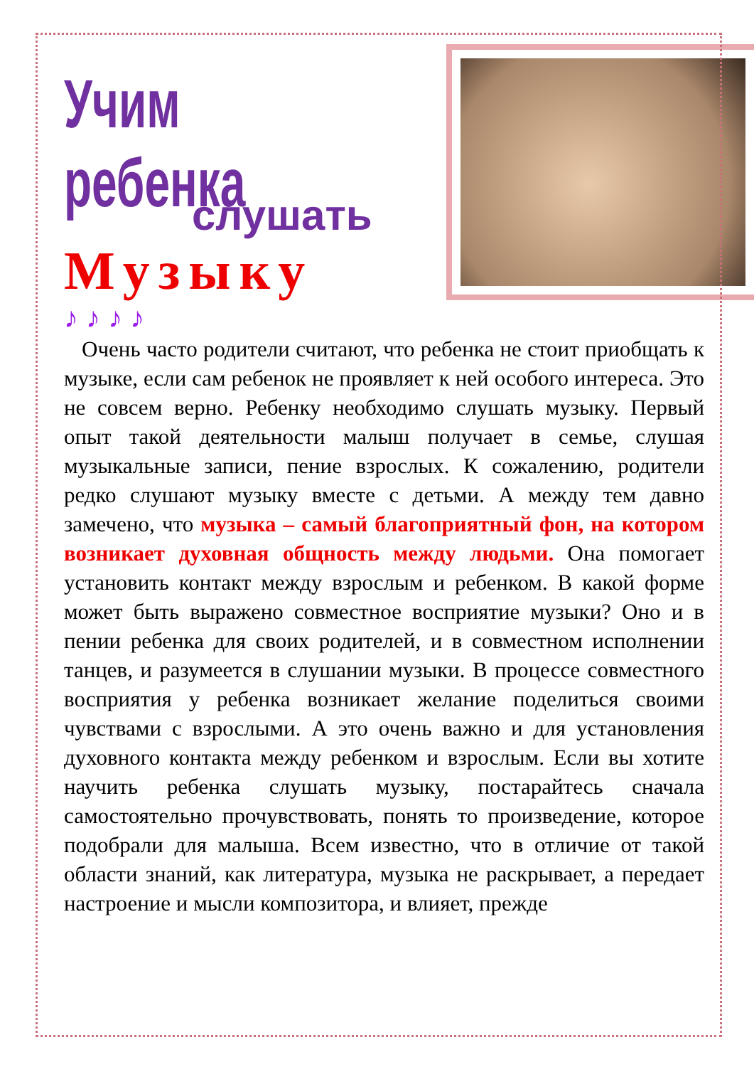Учим ребенка
слушать
Музыку
♪ ♪ ♪ ♪
Очень часто родители считают, что ребенка не стоит приобщать к музыке, если сам ребенок не проявляет к ней особого интереса. Это не совсем верно. Ребенку необходимо слушать музыку. Первый опыт такой деятельности малыш получает в семье, слушая музыкальные записи, пение взрослых. К сожалению, родители редко слушают музыку вместе с детьми. А между тем давно замечено, что музыка – самый благоприятный фон, на котором возникает духовная общность между людьми. Она помогает установить контакт между взрослым и ребенком. В какой форме может быть выражено совместное восприятие музыки? Оно и в пении ребенка для своих родителей, и в совместном исполнении танцев, и разумеется в слушании музыки. В процессе совместного восприятия у ребенка возникает желание поделиться своими чувствами с взрослыми. А это очень важно и для установления духовного контакта между ребенком и взрослым. Если вы хотите научить ребенка слушать музыку, постарайтесь сначала самостоятельно прочувствовать, понять то произведение, которое подобрали для малыша. Всем известно, что в отличие от такой области знаний, как литература, музыка не раскрывает, а передает настроение и мысли композитора, и влияет, прежде